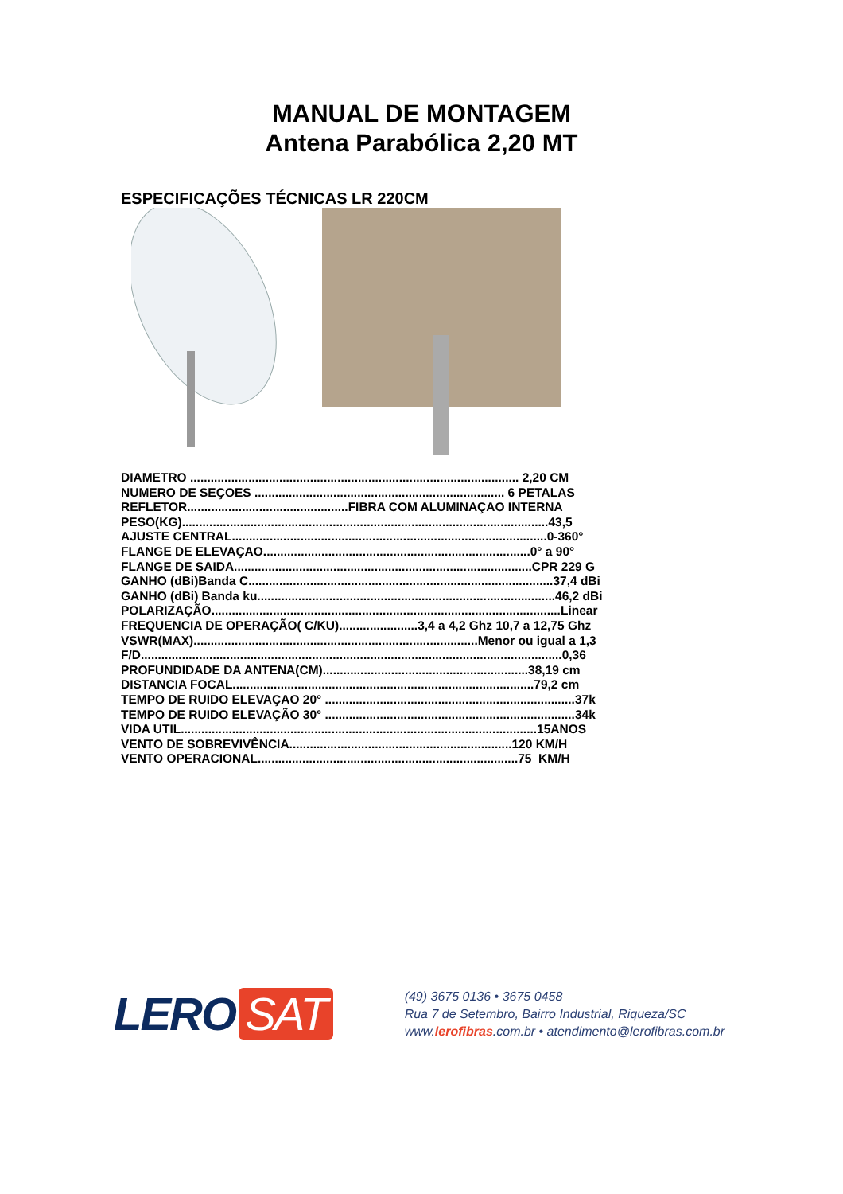MANUAL DE MONTAGEM
Antena Parabólica 2,20 MT
ESPECIFICAÇÕES TÉCNICAS LR 220CM
DIAMETRO ................................................................................................ 2,20 CM NUMERO DE SEÇOES ......................................................................... 6 PETALAS REFLETOR...............................................FIBRA COM ALUMINAÇAO INTERNA PESO(KG)...........................................................................................................43,5 AJUSTE CENTRAL............................................................................................0-360° FLANGE DE ELEVAÇAO..............................................................................0° a 90° FLANGE DE SAIDA.......................................................................................CPR 229 G GANHO (dBi)Banda C.........................................................................................37,4 dBi GANHO (dBi) Banda ku.......................................................................................46,2 dBi POLARIZAÇÃO......................................................................................................Linear FREQUENCIA DE OPERAÇÃO( C/KU).......................3,4 a 4,2 Ghz 10,7 a 12,75 Ghz VSWR(MAX)...................................................................................Menor ou igual a 1,3 F/D...........................................................................................................................0,36 PROFUNDIDADE DA ANTENA(CM)............................................................38,19 cm DISTANCIA FOCAL........................................................................................79,2 cm TEMPO DE RUIDO ELEVAÇAO 20° .........................................................................37k TEMPO DE RUIDO ELEVAÇÃO 30° .........................................................................34k VIDA UTIL........................................................................................................15ANOS VENTO DE SOBREVIVÊNCIA.................................................................120 KM/H VENTO OPERACIONAL............................................................................75 KM/H
LERO SAT
(49) 3675 0136 • 3675 0458
Rua 7 de Setembro, Bairro Industrial, Riqueza/SC
www.lerofibras.com.br • atendimento@lerofibras.com.br